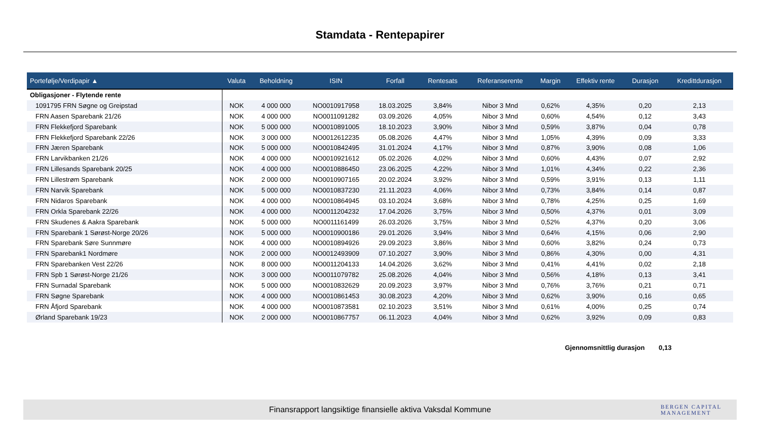Stamdata - Rentepapirer
| Portefølje/Verdipapir ▲ | Valuta | Beholdning | ISIN | Forfall | Rentesats | Referanserente | Margin | Effektiv rente | Durasjon | Kredittdurasjon |
| --- | --- | --- | --- | --- | --- | --- | --- | --- | --- | --- |
| Obligasjoner - Flytende rente | | | | | | | | | | |
| 1091795 FRN Søgne og Greipstad | NOK | 4 000 000 | NO0010917958 | 18.03.2025 | 3,84% | Nibor 3 Mnd | 0,62% | 4,35% | 0,20 | 2,13 |
| FRN Aasen Sparebank 21/26 | NOK | 4 000 000 | NO0011091282 | 03.09.2026 | 4,05% | Nibor 3 Mnd | 0,60% | 4,54% | 0,12 | 3,43 |
| FRN Flekkefjord Sparebank | NOK | 5 000 000 | NO0010891005 | 18.10.2023 | 3,90% | Nibor 3 Mnd | 0,59% | 3,87% | 0,04 | 0,78 |
| FRN Flekkefjord Sparebank 22/26 | NOK | 3 000 000 | NO0012612235 | 05.08.2026 | 4,47% | Nibor 3 Mnd | 1,05% | 4,39% | 0,09 | 3,33 |
| FRN Jæren Sparebank | NOK | 5 000 000 | NO0010842495 | 31.01.2024 | 4,17% | Nibor 3 Mnd | 0,87% | 3,90% | 0,08 | 1,06 |
| FRN Larvikbanken 21/26 | NOK | 4 000 000 | NO0010921612 | 05.02.2026 | 4,02% | Nibor 3 Mnd | 0,60% | 4,43% | 0,07 | 2,92 |
| FRN Lillesands Sparebank 20/25 | NOK | 4 000 000 | NO0010886450 | 23.06.2025 | 4,22% | Nibor 3 Mnd | 1,01% | 4,34% | 0,22 | 2,36 |
| FRN Lillestrøm Sparebank | NOK | 2 000 000 | NO0010907165 | 20.02.2024 | 3,92% | Nibor 3 Mnd | 0,59% | 3,91% | 0,13 | 1,11 |
| FRN Narvik Sparebank | NOK | 5 000 000 | NO0010837230 | 21.11.2023 | 4,06% | Nibor 3 Mnd | 0,73% | 3,84% | 0,14 | 0,87 |
| FRN Nidaros Sparebank | NOK | 4 000 000 | NO0010864945 | 03.10.2024 | 3,68% | Nibor 3 Mnd | 0,78% | 4,25% | 0,25 | 1,69 |
| FRN Orkla Sparebank 22/26 | NOK | 4 000 000 | NO0011204232 | 17.04.2026 | 3,75% | Nibor 3 Mnd | 0,50% | 4,37% | 0,01 | 3,09 |
| FRN Skudenes & Aakra Sparebank | NOK | 5 000 000 | NO0011161499 | 26.03.2026 | 3,75% | Nibor 3 Mnd | 0,52% | 4,37% | 0,20 | 3,06 |
| FRN Sparebank 1 Sørøst-Norge 20/26 | NOK | 5 000 000 | NO0010900186 | 29.01.2026 | 3,94% | Nibor 3 Mnd | 0,64% | 4,15% | 0,06 | 2,90 |
| FRN Sparebank Søre Sunnmøre | NOK | 4 000 000 | NO0010894926 | 29.09.2023 | 3,86% | Nibor 3 Mnd | 0,60% | 3,82% | 0,24 | 0,73 |
| FRN Sparebank1 Nordmøre | NOK | 2 000 000 | NO0012493909 | 07.10.2027 | 3,90% | Nibor 3 Mnd | 0,86% | 4,30% | 0,00 | 4,31 |
| FRN Sparebanken Vest 22/26 | NOK | 8 000 000 | NO0011204133 | 14.04.2026 | 3,62% | Nibor 3 Mnd | 0,41% | 4,41% | 0,02 | 2,18 |
| FRN Spb 1 Sørøst-Norge 21/26 | NOK | 3 000 000 | NO0011079782 | 25.08.2026 | 4,04% | Nibor 3 Mnd | 0,56% | 4,18% | 0,13 | 3,41 |
| FRN Surnadal Sparebank | NOK | 5 000 000 | NO0010832629 | 20.09.2023 | 3,97% | Nibor 3 Mnd | 0,76% | 3,76% | 0,21 | 0,71 |
| FRN Søgne Sparebank | NOK | 4 000 000 | NO0010861453 | 30.08.2023 | 4,20% | Nibor 3 Mnd | 0,62% | 3,90% | 0,16 | 0,65 |
| FRN Åfjord Sparebank | NOK | 4 000 000 | NO0010873581 | 02.10.2023 | 3,51% | Nibor 3 Mnd | 0,61% | 4,00% | 0,25 | 0,74 |
| Ørland Sparebank 19/23 | NOK | 2 000 000 | NO0010867757 | 06.11.2023 | 4,04% | Nibor 3 Mnd | 0,62% | 3,92% | 0,09 | 0,83 |
Gjennomsnittlig durasjon 0,13
Finansrapport langsiktige finansielle aktiva Vaksdal Kommune
BERGEN CAPITAL
MANAGEMENT